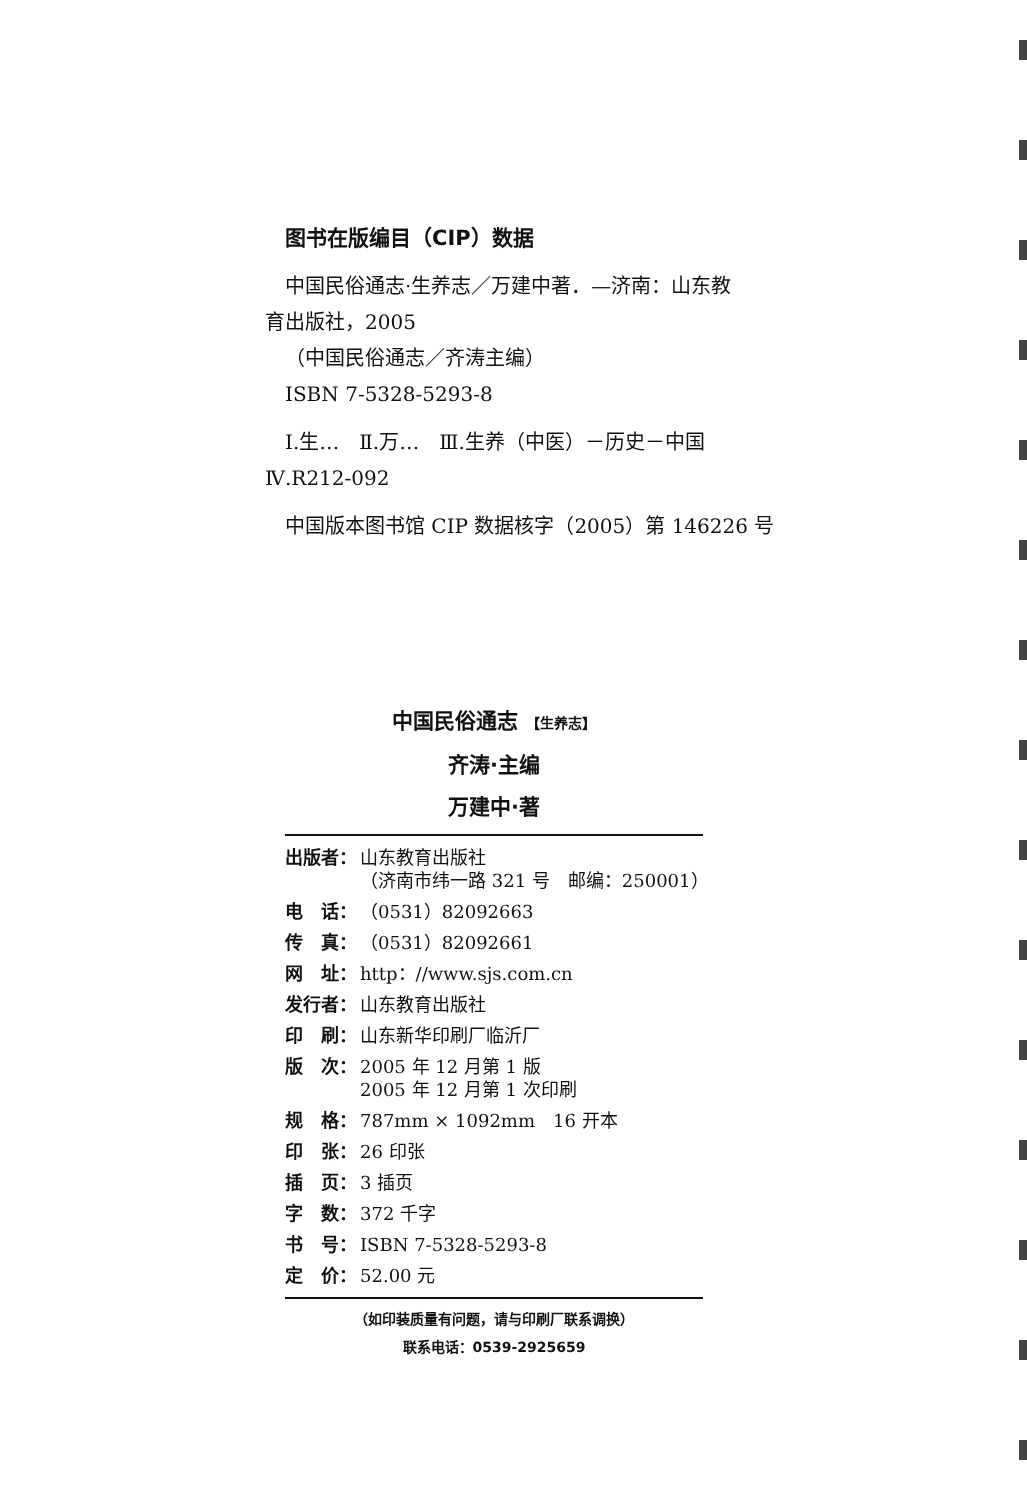图书在版编目（CIP）数据
中国民俗通志·生养志／万建中著．—济南：山东教
育出版社，2005
（中国民俗通志／齐涛主编）
ISBN 7-5328-5293-8
Ⅰ.生…　Ⅱ.万…　Ⅲ.生养（中医）－历史－中国
Ⅳ.R212-092
中国版本图书馆 CIP 数据核字（2005）第 146226 号
中国民俗通志 【生养志】
齐涛·主编
万建中·著
| 出版者： | 山东教育出版社 （济南市纬一路 321 号 邮编：250001） |
| 电 话： | （0531）82092663 |
| 传 真： | （0531）82092661 |
| 网 址： | http：//www.sjs.com.cn |
| 发行者： | 山东教育出版社 |
| 印 刷： | 山东新华印刷厂临沂厂 |
| 版 次： | 2005 年 12 月第 1 版 2005 年 12 月第 1 次印刷 |
| 规 格： | 787mm × 1092mm 16 开本 |
| 印 张： | 26 印张 |
| 插 页： | 3 插页 |
| 字 数： | 372 千字 |
| 书 号： | ISBN 7-5328-5293-8 |
| 定 价： | 52.00 元 |
（如印装质量有问题，请与印刷厂联系调换）
联系电话：0539-2925659